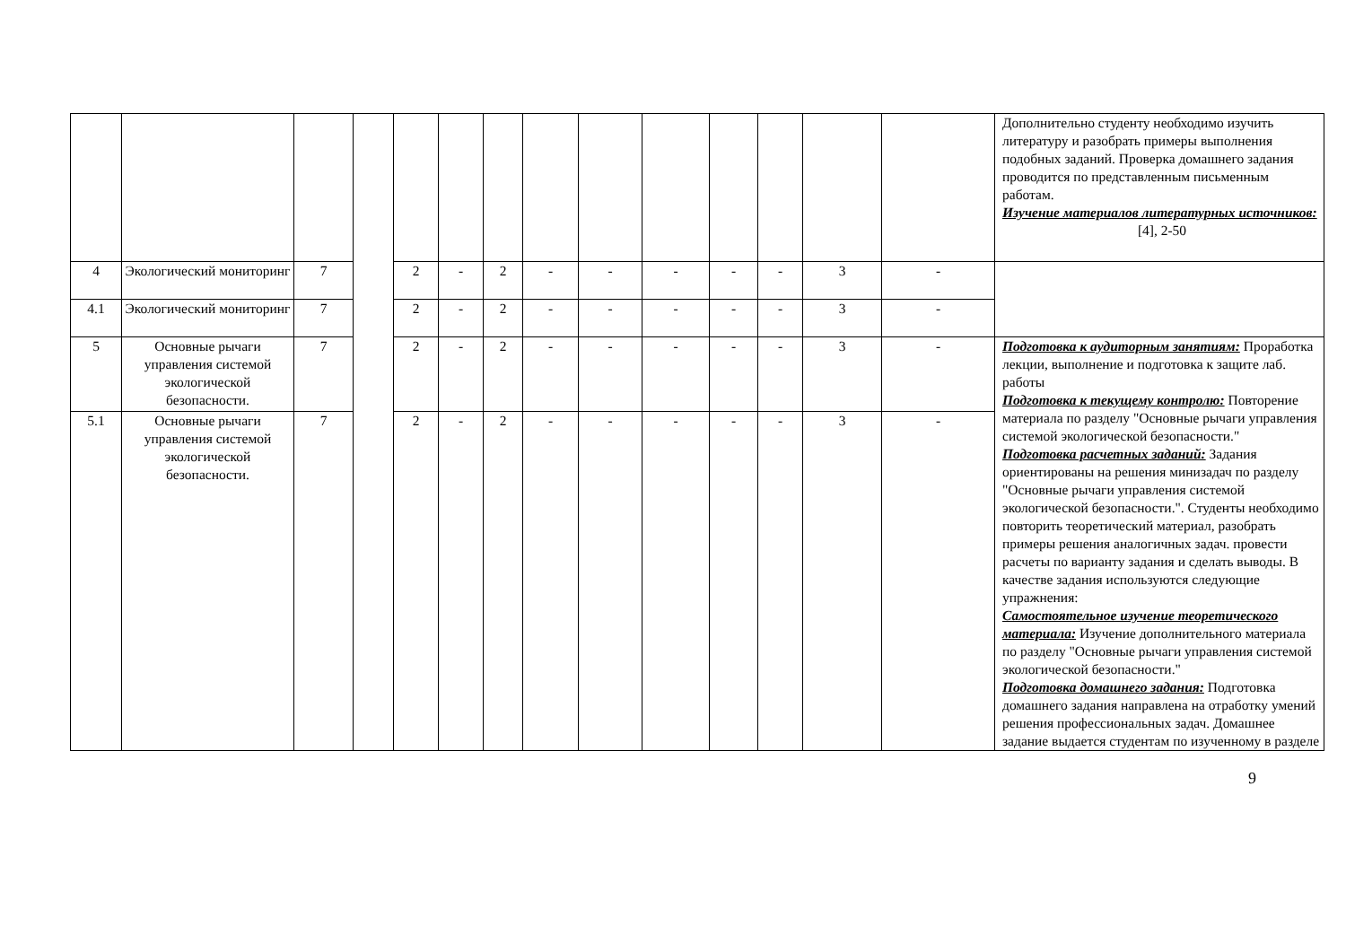| | | | | | | | | | | | | | | Дополнительно студенту необходимо изучить литературу и разобрать примеры выполнения подобных заданий. Проверка домашнего задания проводится по представленным письменным работам. Изучение материалов литературных источников: [4], 2-50 |
| 4 | Экологический мониторинг | 7 | | 2 | - | 2 | - | - | - | - | - | 3 | - | |
| 4.1 | Экологический мониторинг | 7 | | 2 | - | 2 | - | - | - | - | - | 3 | - | |
| 5 | Основные рычаги управления системой экологической безопасности. | 7 | | 2 | - | 2 | - | - | - | - | - | 3 | - | Подготовка к аудиторным занятиям: Проработка лекции, выполнение и подготовка к защите лаб. работы Подготовка к текущему контролю: Повторение материала по разделу "Основные рычаги управления системой экологической безопасности." Подготовка расчетных заданий: Задания ориентированы на решения минизадач по разделу "Основные рычаги управления системой экологической безопасности.". Студенты необходимо повторить теоретический материал, разобрать примеры решения аналогичных задач. провести расчеты по варианту задания и сделать выводы. В качестве задания используются следующие упражнения: Самостоятельное изучение теоретического материала: Изучение дополнительного материала по разделу "Основные рычаги управления системой экологической безопасности." Подготовка домашнего задания: Подготовка домашнего задания направлена на отработку умений решения профессиональных задач. Домашнее задание выдается студентам по изученному в разделе |
| 5.1 | Основные рычаги управления системой экологической безопасности. | 7 | | 2 | - | 2 | - | - | - | - | - | 3 | - | |
9